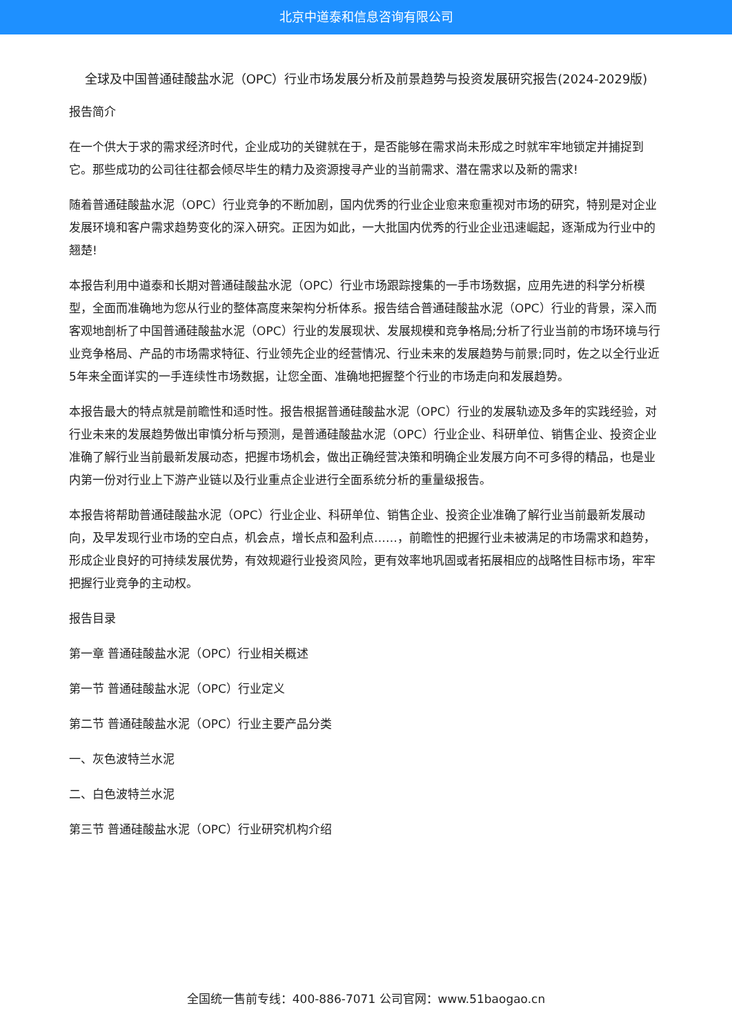北京中道泰和信息咨询有限公司
全球及中国普通硅酸盐水泥（OPC）行业市场发展分析及前景趋势与投资发展研究报告(2024-2029版)
报告简介
在一个供大于求的需求经济时代，企业成功的关键就在于，是否能够在需求尚未形成之时就牢牢地锁定并捕捉到它。那些成功的公司往往都会倾尽毕生的精力及资源搜寻产业的当前需求、潜在需求以及新的需求!
随着普通硅酸盐水泥（OPC）行业竞争的不断加剧，国内优秀的行业企业愈来愈重视对市场的研究，特别是对企业发展环境和客户需求趋势变化的深入研究。正因为如此，一大批国内优秀的行业企业迅速崛起，逐渐成为行业中的翘楚!
本报告利用中道泰和长期对普通硅酸盐水泥（OPC）行业市场跟踪搜集的一手市场数据，应用先进的科学分析模型，全面而准确地为您从行业的整体高度来架构分析体系。报告结合普通硅酸盐水泥（OPC）行业的背景，深入而客观地剖析了中国普通硅酸盐水泥（OPC）行业的发展现状、发展规模和竞争格局;分析了行业当前的市场环境与行业竞争格局、产品的市场需求特征、行业领先企业的经营情况、行业未来的发展趋势与前景;同时，佐之以全行业近5年来全面详实的一手连续性市场数据，让您全面、准确地把握整个行业的市场走向和发展趋势。
本报告最大的特点就是前瞻性和适时性。报告根据普通硅酸盐水泥（OPC）行业的发展轨迹及多年的实践经验，对行业未来的发展趋势做出审慎分析与预测，是普通硅酸盐水泥（OPC）行业企业、科研单位、销售企业、投资企业准确了解行业当前最新发展动态，把握市场机会，做出正确经营决策和明确企业发展方向不可多得的精品，也是业内第一份对行业上下游产业链以及行业重点企业进行全面系统分析的重量级报告。
本报告将帮助普通硅酸盐水泥（OPC）行业企业、科研单位、销售企业、投资企业准确了解行业当前最新发展动向，及早发现行业市场的空白点，机会点，增长点和盈利点……，前瞻性的把握行业未被满足的市场需求和趋势，形成企业良好的可持续发展优势，有效规避行业投资风险，更有效率地巩固或者拓展相应的战略性目标市场，牢牢把握行业竞争的主动权。
报告目录
第一章 普通硅酸盐水泥（OPC）行业相关概述
第一节 普通硅酸盐水泥（OPC）行业定义
第二节 普通硅酸盐水泥（OPC）行业主要产品分类
一、灰色波特兰水泥
二、白色波特兰水泥
第三节 普通硅酸盐水泥（OPC）行业研究机构介绍
全国统一售前专线：400-886-7071 公司官网：www.51baogao.cn